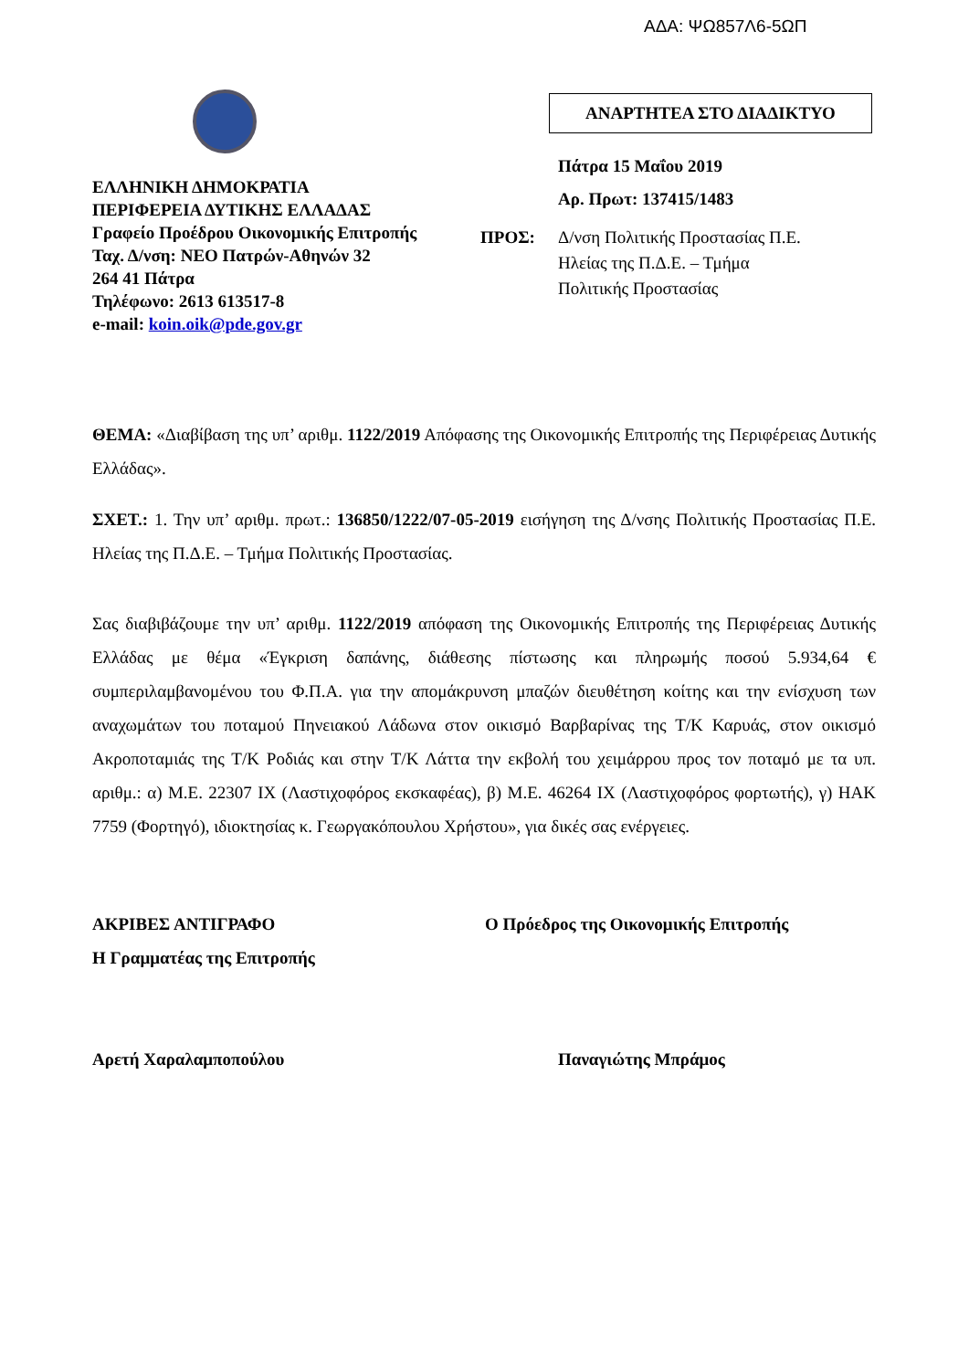ΑΔΑ: ΨΩ857Λ6-5ΩΠ
ΕΛΛΗΝΙΚΗ ΔΗΜΟΚΡΑΤΙΑ
ΠΕΡΙΦΕΡΕΙΑ ΔΥΤΙΚΗΣ ΕΛΛΑΔΑΣ
Γραφείο Προέδρου Οικονομικής Επιτροπής
Ταχ. Δ/νση: ΝΕΟ Πατρών-Αθηνών 32
264 41 Πάτρα
Τηλέφωνο: 2613 613517-8
e-mail: koin.oik@pde.gov.gr
ΑΝΑΡΤΗΤΕΑ ΣΤΟ ΔΙΑΔΙΚΤΥΟ
Πάτρα 15 Μαΐου 2019
Αρ. Πρωτ: 137415/1483
ΠΡΟΣ: Δ/νση Πολιτικής Προστασίας Π.Ε.
Ηλείας της Π.Δ.Ε. – Τμήμα
Πολιτικής Προστασίας
ΘΕΜΑ: «Διαβίβαση της υπ’ αριθμ. 1122/2019 Απόφασης της Οικονομικής Επιτροπής της Περιφέρειας Δυτικής Ελλάδας».
ΣΧΕΤ.: 1. Την υπ’ αριθμ. πρωτ.: 136850/1222/07-05-2019 εισήγηση της Δ/νσης Πολιτικής Προστασίας Π.Ε. Ηλείας της Π.Δ.Ε. – Τμήμα Πολιτικής Προστασίας.
Σας διαβιβάζουμε την υπ’ αριθμ. 1122/2019 απόφαση της Οικονομικής Επιτροπής της Περιφέρειας Δυτικής Ελλάδας με θέμα «Έγκριση δαπάνης, διάθεσης πίστωσης και πληρωμής ποσού 5.934,64 € συμπεριλαμβανομένου του Φ.Π.Α. για την απομάκρυνση μπαζών διευθέτηση κοίτης και την ενίσχυση των αναχωμάτων του ποταμού Πηνειακού Λάδωνα στον οικισμό Βαρβαρίνας της Τ/Κ Καρυάς, στον οικισμό Ακροποταμιάς της Τ/Κ Ροδιάς και στην Τ/Κ Λάττα την εκβολή του χειμάρρου προς τον ποταμό με τα υπ. αριθμ.: α) Μ.Ε. 22307 ΙΧ (Λαστιχοφόρος εκσκαφέας), β) Μ.Ε. 46264 ΙΧ (Λαστιχοφόρος φορτωτής), γ) ΗΑΚ 7759 (Φορτηγό), ιδιοκτησίας κ. Γεωργακόπουλου Χρήστου», για δικές σας ενέργειες.
ΑΚΡΙΒΕΣ ΑΝΤΙΓΡΑΦΟ
Η Γραμματέας της Επιτροπής
Αρετή Χαραλαμποπούλου
Ο Πρόεδρος της Οικονομικής Επιτροπής
Παναγιώτης Μπράμος